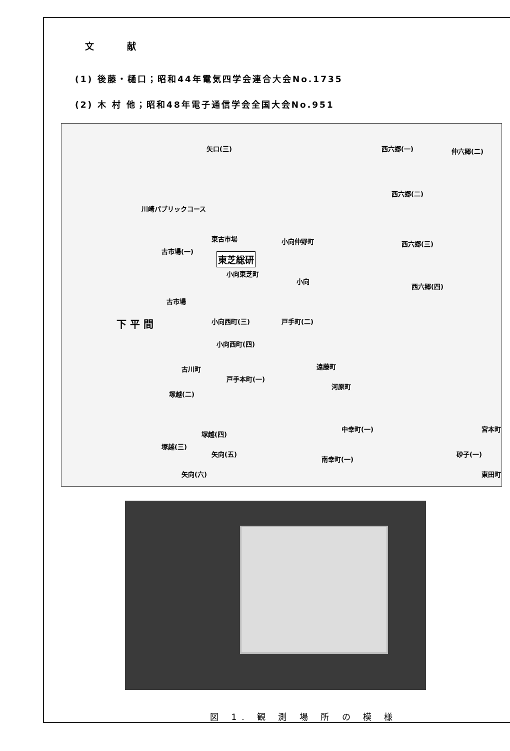文 献
(1) 後藤・樋口；昭和44年電気四学会連合大会No.1735
(2) 木 村 他；昭和48年電子通信学会全国大会No.951
矢口(三) 西六郷(一) 仲六郷(二)
川崎パブリックコース
西六郷(二)
東古市場 小向仲野町
古市場(一)
西六郷(三)
東芝総研
小向東芝町
小向
西六郷(四)
古市場
下 平 間 小向西町(三) 戸手町(二)
小向西町(四)
古川町 遠藤町
戸手本町(一)
河原町
塚越(二)
中幸町(一)
塚越(三)
塚越(四)
矢向(五)
矢向(六)
南幸町(一)
砂子(一)
宮本町
東田町
図 1. 観 測 場 所 の 模 様